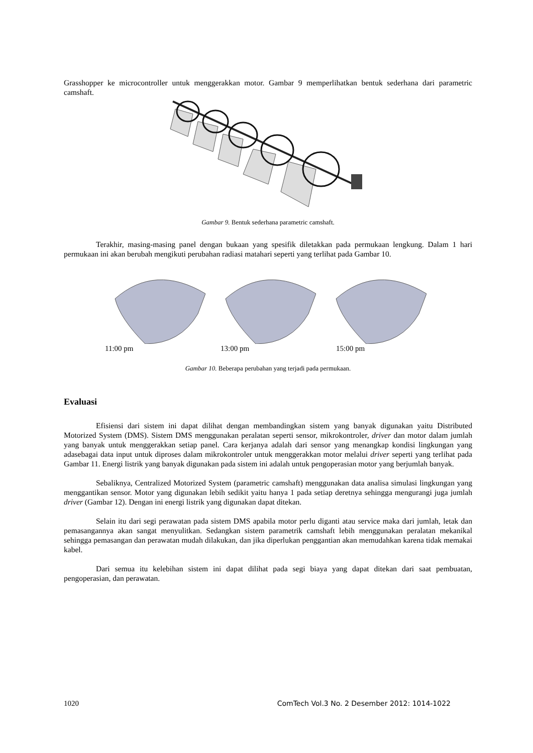Grasshopper ke microcontroller untuk menggerakkan motor. Gambar 9 memperlihatkan bentuk sederhana dari parametric camshaft.
Gambar 9. Bentuk sederhana parametric camshaft.
Terakhir, masing-masing panel dengan bukaan yang spesifik diletakkan pada permukaan lengkung. Dalam 1 hari permukaan ini akan berubah mengikuti perubahan radiasi matahari seperti yang terlihat pada Gambar 10.
11:00 pm 13:00 pm 15:00 pm
Gambar 10. Beberapa perubahan yang terjadi pada permukaan.
Evaluasi
Efisiensi dari sistem ini dapat dilihat dengan membandingkan sistem yang banyak digunakan yaitu Distributed Motorized System (DMS). Sistem DMS menggunakan peralatan seperti sensor, mikrokontroler, driver dan motor dalam jumlah yang banyak untuk menggerakkan setiap panel. Cara kerjanya adalah dari sensor yang menangkap kondisi lingkungan yang adasebagai data input untuk diproses dalam mikrokontroler untuk menggerakkan motor melalui driver seperti yang terlihat pada Gambar 11. Energi listrik yang banyak digunakan pada sistem ini adalah untuk pengoperasian motor yang berjumlah banyak.
Sebaliknya, Centralized Motorized System (parametric camshaft) menggunakan data analisa simulasi lingkungan yang menggantikan sensor. Motor yang digunakan lebih sedikit yaitu hanya 1 pada setiap deretnya sehingga mengurangi juga jumlah driver (Gambar 12). Dengan ini energi listrik yang digunakan dapat ditekan.
Selain itu dari segi perawatan pada sistem DMS apabila motor perlu diganti atau service maka dari jumlah, letak dan pemasangannya akan sangat menyulitkan. Sedangkan sistem parametrik camshaft lebih menggunakan peralatan mekanikal sehingga pemasangan dan perawatan mudah dilakukan, dan jika diperlukan penggantian akan memudahkan karena tidak memakai kabel.
Dari semua itu kelebihan sistem ini dapat dilihat pada segi biaya yang dapat ditekan dari saat pembuatan, pengoperasian, dan perawatan.
1020 ComTech Vol.3 No. 2 Desember 2012: 1014-1022